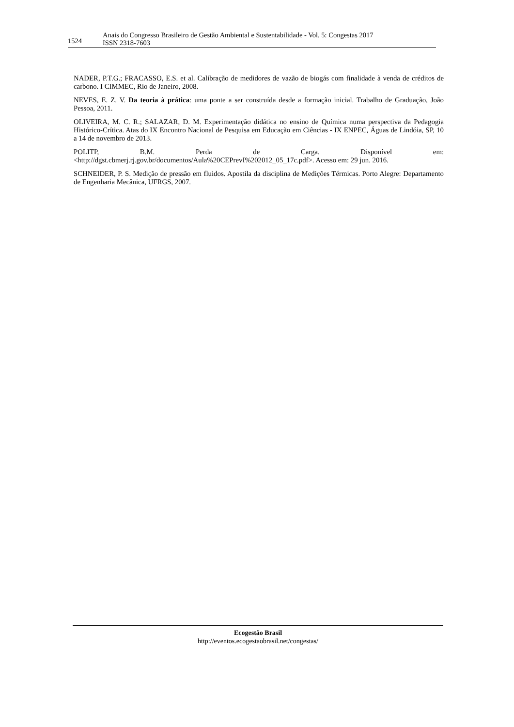1524
Anais do Congresso Brasileiro de Gestão Ambiental e Sustentabilidade - Vol. 5: Congestas 2017
ISSN 2318-7603
NADER, P.T.G.; FRACASSO, E.S. et al. Calibração de medidores de vazão de biogás com finalidade à venda de créditos de carbono. I CIMMEC, Rio de Janeiro, 2008.
NEVES, E. Z. V. Da teoria à prática: uma ponte a ser construída desde a formação inicial. Trabalho de Graduação, João Pessoa, 2011.
OLIVEIRA, M. C. R.; SALAZAR, D. M. Experimentação didática no ensino de Química numa perspectiva da Pedagogia Histórico-Crítica. Atas do IX Encontro Nacional de Pesquisa em Educação em Ciências - IX ENPEC, Águas de Lindóia, SP, 10 a 14 de novembro de 2013.
POLITP, B.M. Perda de Carga. Disponível em: <http://dgst.cbmerj.rj.gov.br/documentos/Aula%20CEPrevI%202012_05_17c.pdf>. Acesso em: 29 jun. 2016.
SCHNEIDER, P. S. Medição de pressão em fluidos. Apostila da disciplina de Medições Térmicas. Porto Alegre: Departamento de Engenharia Mecânica, UFRGS, 2007.
Ecogestão Brasil
http://eventos.ecogestaobrasil.net/congestas/